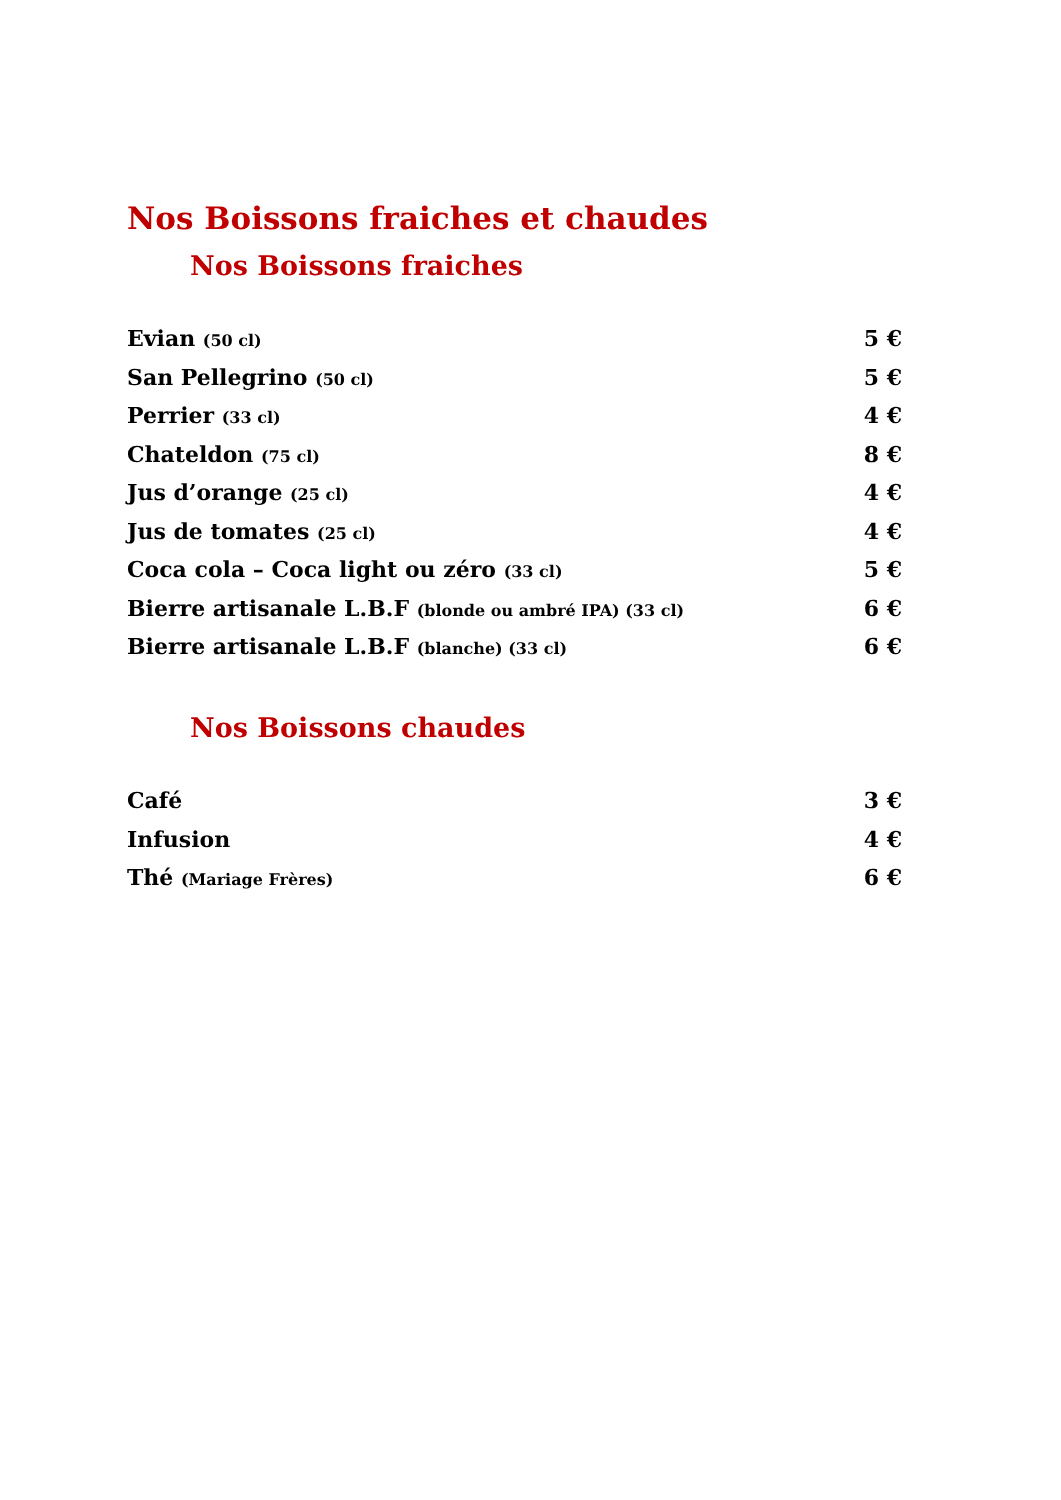Nos Boissons fraiches et chaudes
Nos Boissons fraiches
Evian (50 cl) 5 €
San Pellegrino (50 cl) 5 €
Perrier (33 cl) 4 €
Chateldon (75 cl) 8 €
Jus d’orange (25 cl) 4 €
Jus de tomates (25 cl) 4 €
Coca cola – Coca light ou zéro (33 cl) 5 €
Bierre artisanale L.B.F (blonde ou ambré IPA) (33 cl) 6 €
Bierre artisanale L.B.F (blanche) (33 cl) 6 €
Nos Boissons chaudes
Café 3 €
Infusion 4 €
Thé (Mariage Frères) 6 €